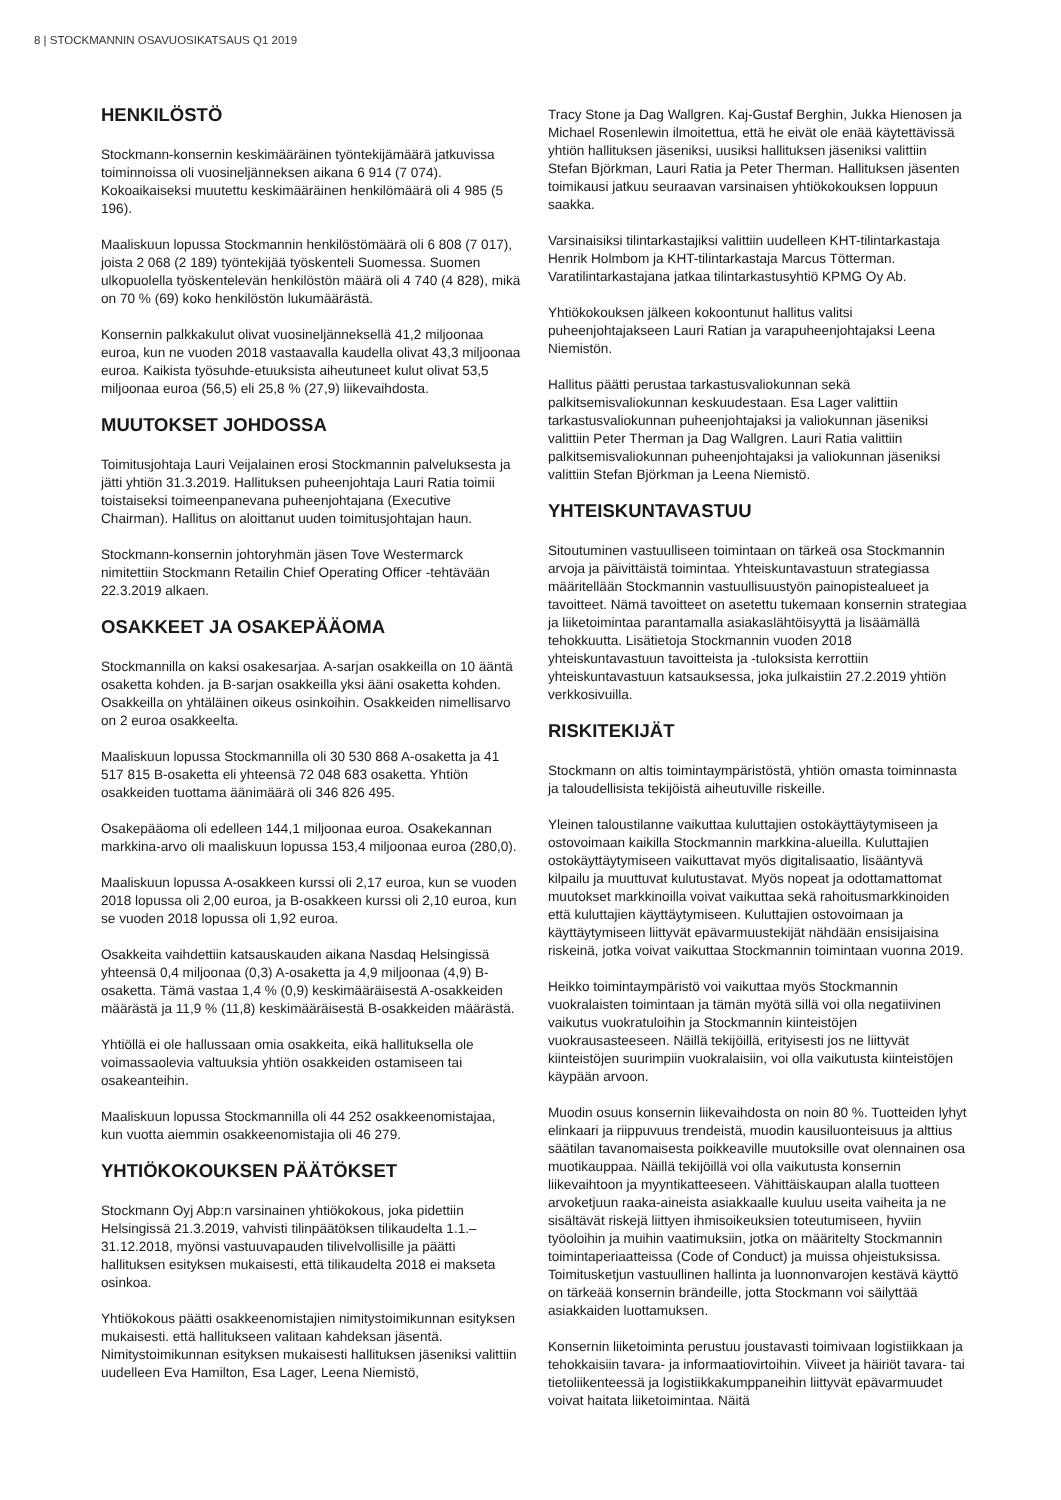8 | STOCKMANNIN OSAVUOSIKATSAUS Q1 2019
HENKILÖSTÖ
Stockmann-konsernin keskimääräinen työntekijämäärä jatkuvissa toiminnoissa oli vuosineljänneksen aikana 6 914 (7 074). Kokoaikaiseksi muutettu keskimääräinen henkilömäärä oli 4 985 (5 196).
Maaliskuun lopussa Stockmannin henkilöstömäärä oli 6 808 (7 017), joista 2 068 (2 189) työntekijää työskenteli Suomessa. Suomen ulkopuolella työskentelevän henkilöstön määrä oli 4 740 (4 828), mikä on 70 % (69) koko henkilöstön lukumäärästä.
Konsernin palkkakulut olivat vuosineljänneksellä 41,2 miljoonaa euroa, kun ne vuoden 2018 vastaavalla kaudella olivat 43,3 miljoonaa euroa. Kaikista työsuhde-etuuksista aiheutuneet kulut olivat 53,5 miljoonaa euroa (56,5) eli 25,8 % (27,9) liikevaihdosta.
MUUTOKSET JOHDOSSA
Toimitusjohtaja Lauri Veijalainen erosi Stockmannin palveluksesta ja jätti yhtiön 31.3.2019. Hallituksen puheenjohtaja Lauri Ratia toimii toistaiseksi toimeenpanevana puheenjohtajana (Executive Chairman). Hallitus on aloittanut uuden toimitusjohtajan haun.
Stockmann-konsernin johtoryhmän jäsen Tove Westermarck nimitettiin Stockmann Retailin Chief Operating Officer -tehtävään 22.3.2019 alkaen.
OSAKKEET JA OSAKEPÄÄOMA
Stockmannilla on kaksi osakesarjaa. A-sarjan osakkeilla on 10 ääntä osaketta kohden. ja B-sarjan osakkeilla yksi ääni osaketta kohden. Osakkeilla on yhtäläinen oikeus osinkoihin. Osakkeiden nimellisarvo on 2 euroa osakkeelta.
Maaliskuun lopussa Stockmannilla oli 30 530 868 A-osaketta ja 41 517 815 B-osaketta eli yhteensä 72 048 683 osaketta. Yhtiön osakkeiden tuottama äänimäärä oli 346 826 495.
Osakepääoma oli edelleen 144,1 miljoonaa euroa. Osakekannan markkina-arvo oli maaliskuun lopussa 153,4 miljoonaa euroa (280,0).
Maaliskuun lopussa A-osakkeen kurssi oli 2,17 euroa, kun se vuoden 2018 lopussa oli 2,00 euroa, ja B-osakkeen kurssi oli 2,10 euroa, kun se vuoden 2018 lopussa oli 1,92 euroa.
Osakkeita vaihdettiin katsauskauden aikana Nasdaq Helsingissä yhteensä 0,4 miljoonaa (0,3) A-osaketta ja 4,9 miljoonaa (4,9) B-osaketta. Tämä vastaa 1,4 % (0,9) keskimääräisestä A-osakkeiden määrästä ja 11,9 % (11,8) keskimääräisestä B-osakkeiden määrästä.
Yhtiöllä ei ole hallussaan omia osakkeita, eikä hallituksella ole voimassaolevia valtuuksia yhtiön osakkeiden ostamiseen tai osakeanteihin.
Maaliskuun lopussa Stockmannilla oli 44 252 osakkeenomistajaa, kun vuotta aiemmin osakkeenomistajia oli 46 279.
YHTIÖKOKOUKSEN PÄÄTÖKSET
Stockmann Oyj Abp:n varsinainen yhtiökokous, joka pidettiin Helsingissä 21.3.2019, vahvisti tilinpäätöksen tilikaudelta 1.1.–31.12.2018, myönsi vastuuvapauden tilivelvollisille ja päätti hallituksen esityksen mukaisesti, että tilikaudelta 2018 ei makseta osinkoa.
Yhtiökokous päätti osakkeenomistajien nimitystoimikunnan esityksen mukaisesti. että hallitukseen valitaan kahdeksan jäsentä. Nimitystoimikunnan esityksen mukaisesti hallituksen jäseniksi valittiin uudelleen Eva Hamilton, Esa Lager, Leena Niemistö,
Tracy Stone ja Dag Wallgren. Kaj-Gustaf Berghin, Jukka Hienosen ja Michael Rosenlewin ilmoitettua, että he eivät ole enää käytettävissä yhtiön hallituksen jäseniksi, uusiksi hallituksen jäseniksi valittiin Stefan Björkman, Lauri Ratia ja Peter Therman. Hallituksen jäsenten toimikausi jatkuu seuraavan varsinaisen yhtiökokouksen loppuun saakka.
Varsinaisiksi tilintarkastajiksi valittiin uudelleen KHT-tilintarkastaja Henrik Holmbom ja KHT-tilintarkastaja Marcus Tötterman. Varatilintarkastajana jatkaa tilintarkastusyhtiö KPMG Oy Ab.
Yhtiökokouksen jälkeen kokoontunut hallitus valitsi puheenjohtajakseen Lauri Ratian ja varapuheenjohtajaksi Leena Niemistön.
Hallitus päätti perustaa tarkastusvaliokunnan sekä palkitsemisvaliokunnan keskuudestaan. Esa Lager valittiin tarkastusvaliokunnan puheenjohtajaksi ja valiokunnan jäseniksi valittiin Peter Therman ja Dag Wallgren. Lauri Ratia valittiin palkitsemisvaliokunnan puheenjohtajaksi ja valiokunnan jäseniksi valittiin Stefan Björkman ja Leena Niemistö.
YHTEISKUNTAVASTUU
Sitoutuminen vastuulliseen toimintaan on tärkeä osa Stockmannin arvoja ja päivittäistä toimintaa. Yhteiskuntavastuun strategiassa määritellään Stockmannin vastuullisuustyön painopistealueet ja tavoitteet. Nämä tavoitteet on asetettu tukemaan konsernin strategiaa ja liiketoimintaa parantamalla asiakaslähtöisyyttä ja lisäämällä tehokkuutta. Lisätietoja Stockmannin vuoden 2018 yhteiskuntavastuun tavoitteista ja -tuloksista kerrottiin yhteiskuntavastuun katsauksessa, joka julkaistiin 27.2.2019 yhtiön verkkosivuilla.
RISKITEKIJÄT
Stockmann on altis toimintaympäristöstä, yhtiön omasta toiminnasta ja taloudellisista tekijöistä aiheutuville riskeille.
Yleinen taloustilanne vaikuttaa kuluttajien ostokäyttäytymiseen ja ostovoimaan kaikilla Stockmannin markkina-alueilla. Kuluttajien ostokäyttäytymiseen vaikuttavat myös digitalisaatio, lisääntyvä kilpailu ja muuttuvat kulutustavat. Myös nopeat ja odottamattomat muutokset markkinoilla voivat vaikuttaa sekä rahoitusmarkkinoiden että kuluttajien käyttäytymiseen. Kuluttajien ostovoimaan ja käyttäytymiseen liittyvät epävarmuustekijät nähdään ensisijaisina riskeinä, jotka voivat vaikuttaa Stockmannin toimintaan vuonna 2019.
Heikko toimintaympäristö voi vaikuttaa myös Stockmannin vuokralaisten toimintaan ja tämän myötä sillä voi olla negatiivinen vaikutus vuokratuloihin ja Stockmannin kiinteistöjen vuokrausasteeseen. Näillä tekijöillä, erityisesti jos ne liittyvät kiinteistöjen suurimpiin vuokralaisiin, voi olla vaikutusta kiinteistöjen käypään arvoon.
Muodin osuus konsernin liikevaihdosta on noin 80 %. Tuotteiden lyhyt elinkaari ja riippuvuus trendeistä, muodin kausiluonteisuus ja alttius säätilan tavanomaisesta poikkeaville muutoksille ovat olennainen osa muotikauppaa. Näillä tekijöillä voi olla vaikutusta konsernin liikevaihtoon ja myyntikatteeseen. Vähittäiskaupan alalla tuotteen arvoketjuun raaka-aineista asiakkaalle kuuluu useita vaiheita ja ne sisältävät riskejä liittyen ihmisoikeuksien toteutumiseen, hyviin työoloihin ja muihin vaatimuksiin, jotka on määritelty Stockmannin toimintaperiaatteissa (Code of Conduct) ja muissa ohjeistuksissa. Toimitusketjun vastuullinen hallinta ja luonnonvarojen kestävä käyttö on tärkeää konsernin brändeille, jotta Stockmann voi säilyttää asiakkaiden luottamuksen.
Konsernin liiketoiminta perustuu joustavasti toimivaan logistiikkaan ja tehokkaisiin tavara- ja informaatiovirtoihin. Viiveet ja häiriöt tavara- tai tietoliikenteessä ja logistiikkakumppaneihin liittyvät epävarmuudet voivat haitata liiketoimintaa. Näitä